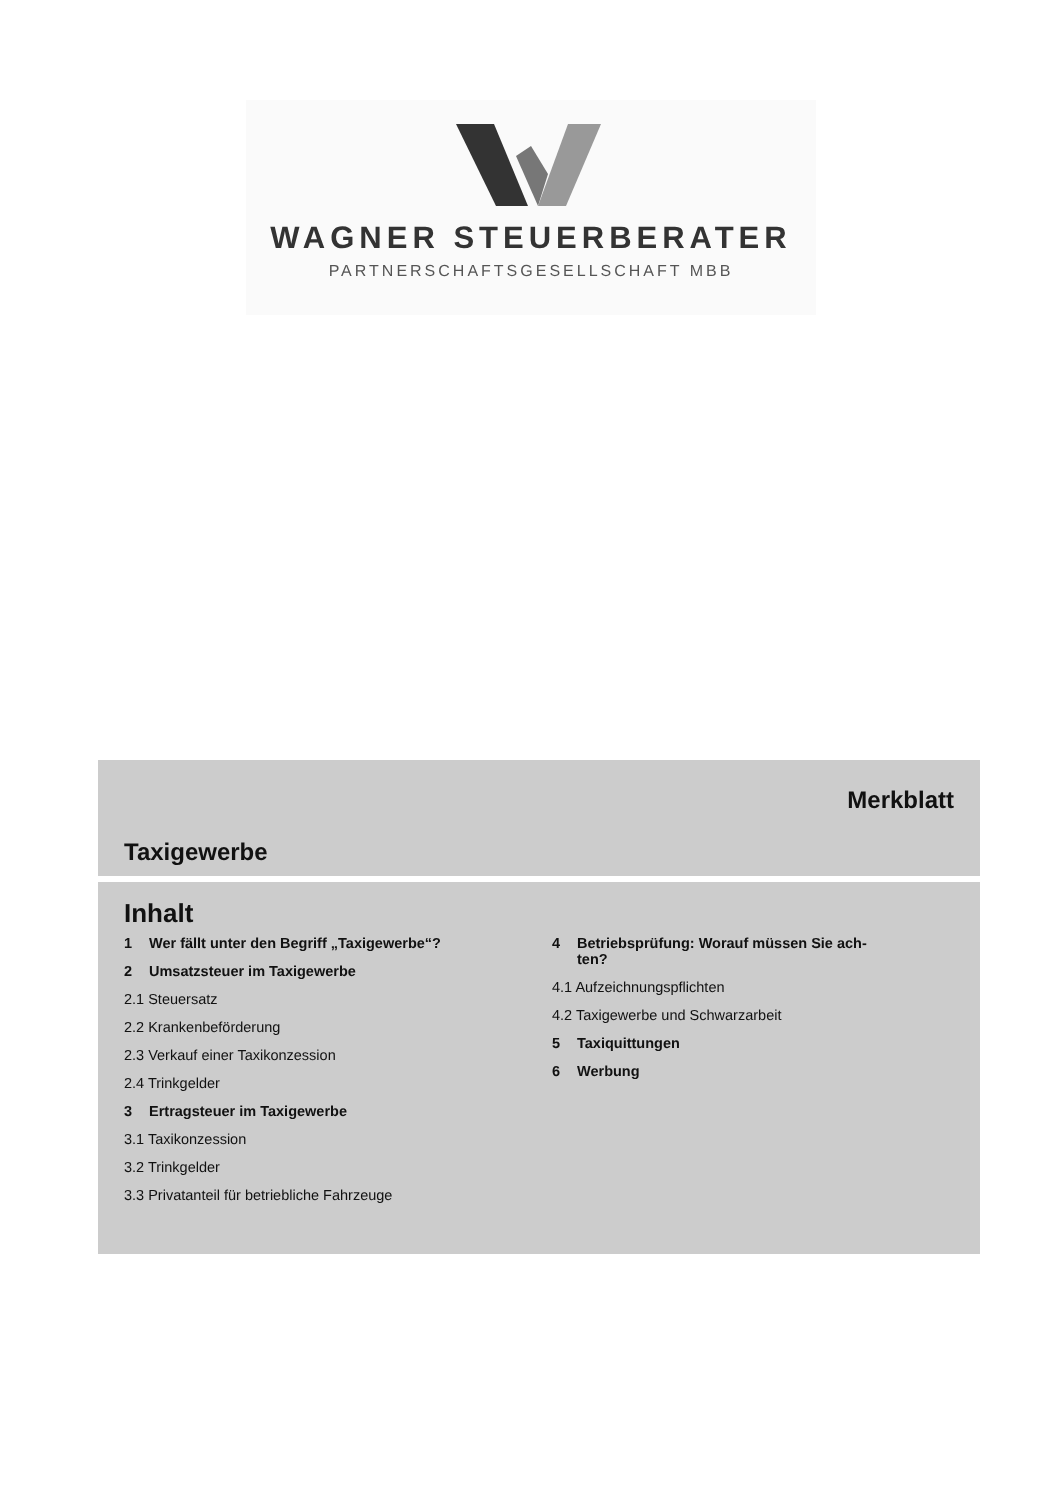WAGNER STEUERBERATER
PARTNERSCHAFTSGESELLSCHAFT MBB
Merkblatt
Taxigewerbe
Inhalt
1 Wer fällt unter den Begriff „Taxigewerbe“?
2 Umsatzsteuer im Taxigewerbe
2.1 Steuersatz
2.2 Krankenbeförderung
2.3 Verkauf einer Taxikonzession
2.4 Trinkgelder
3 Ertragsteuer im Taxigewerbe
3.1 Taxikonzession
3.2 Trinkgelder
3.3 Privatanteil für betriebliche Fahrzeuge
4 Betriebsprüfung: Worauf müssen Sie ach-
ten?
4.1 Aufzeichnungspflichten
4.2 Taxigewerbe und Schwarzarbeit
5 Taxiquittungen
6 Werbung